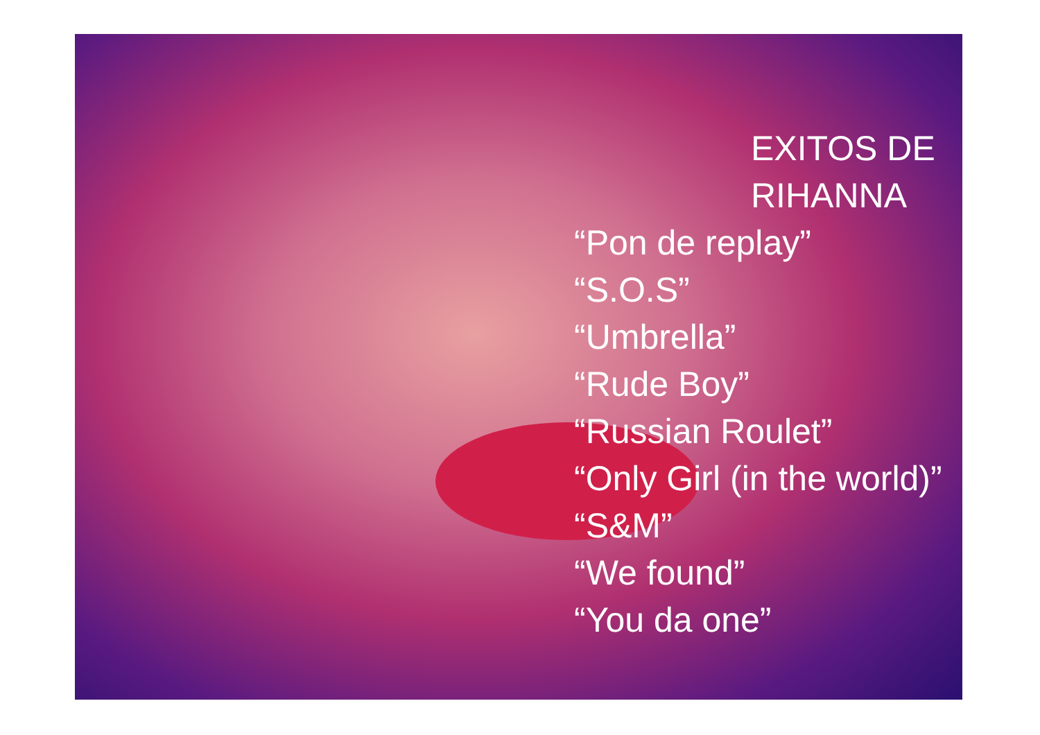EXITOS DE
RIHANNA
“Pon de replay”
“S.O.S”
“Umbrella”
“Rude Boy”
“Russian Roulet”
“Only Girl (in the world)”
“S&M”
“We found”
“You da one”